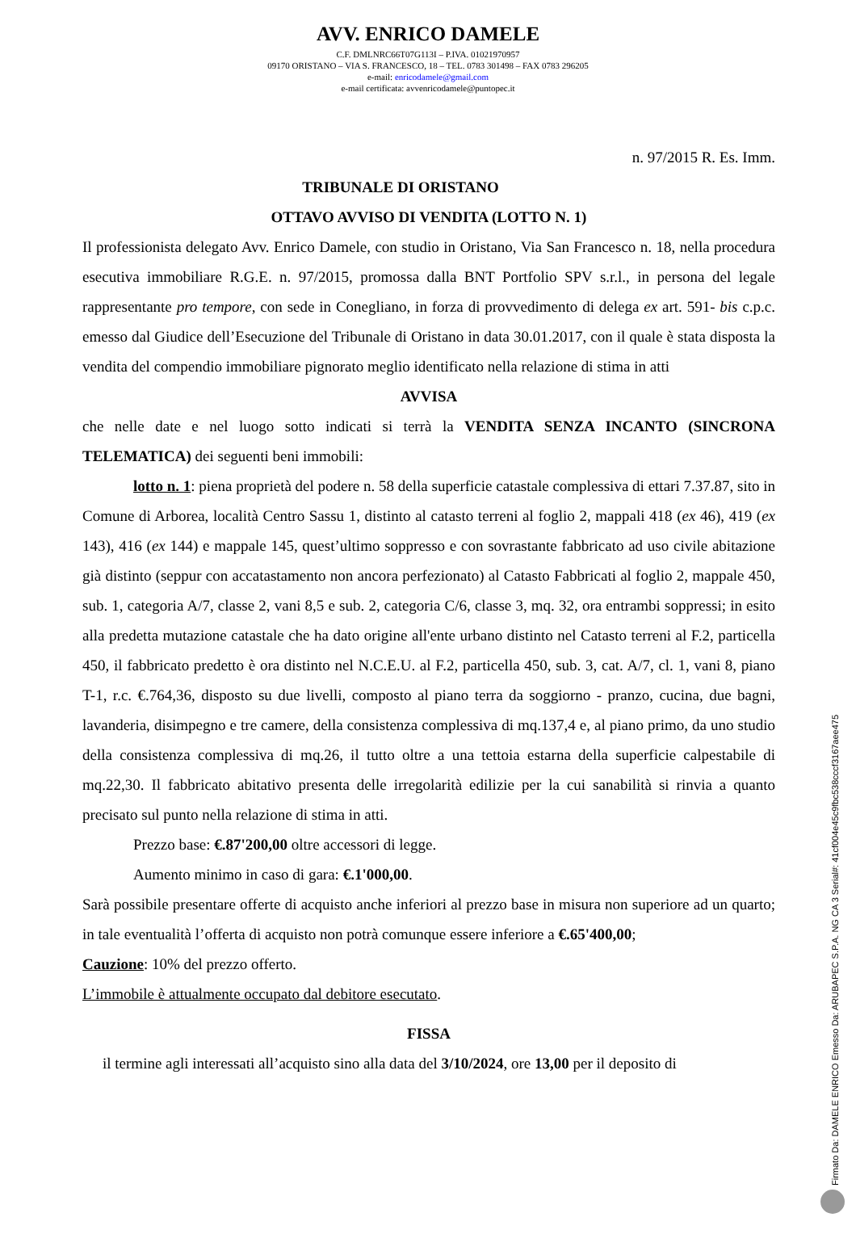AVV. ENRICO DAMELE
C.F. DMLNRC66T07G113I – P.IVA. 01021970957
09170 ORISTANO – VIA S. FRANCESCO, 18 – TEL. 0783 301498 – FAX 0783 296205
e-mail: enricodamele@gmail.com
e-mail certificata: avvenricodamele@puntopec.it
n. 97/2015 R. Es. Imm.
TRIBUNALE DI ORISTANO
OTTAVO AVVISO DI VENDITA (LOTTO N. 1)
Il professionista delegato Avv. Enrico Damele, con studio in Oristano, Via San Francesco n. 18, nella procedura esecutiva immobiliare R.G.E. n. 97/2015, promossa dalla BNT Portfolio SPV s.r.l., in persona del legale rappresentante pro tempore, con sede in Conegliano, in forza di provvedimento di delega ex art. 591- bis c.p.c. emesso dal Giudice dell’Esecuzione del Tribunale di Oristano in data 30.01.2017, con il quale è stata disposta la vendita del compendio immobiliare pignorato meglio identificato nella relazione di stima in atti
AVVISA
che nelle date e nel luogo sotto indicati si terrà la VENDITA SENZA INCANTO (SINCRONA TELEMATICA) dei seguenti beni immobili:
lotto n. 1: piena proprietà del podere n. 58 della superficie catastale complessiva di ettari 7.37.87, sito in Comune di Arborea, località Centro Sassu 1, distinto al catasto terreni al foglio 2, mappali 418 (ex 46), 419 (ex 143), 416 (ex 144) e mappale 145, quest’ultimo soppresso e con sovrastante fabbricato ad uso civile abitazione già distinto (seppur con accatastamento non ancora perfezionato) al Catasto Fabbricati al foglio 2, mappale 450, sub. 1, categoria A/7, classe 2, vani 8,5 e sub. 2, categoria C/6, classe 3, mq. 32, ora entrambi soppressi; in esito alla predetta mutazione catastale che ha dato origine all'ente urbano distinto nel Catasto terreni al F.2, particella 450, il fabbricato predetto è ora distinto nel N.C.E.U. al F.2, particella 450, sub. 3, cat. A/7, cl. 1, vani 8, piano T-1, r.c. €.764,36, disposto su due livelli, composto al piano terra da soggiorno - pranzo, cucina, due bagni, lavanderia, disimpegno e tre camere, della consistenza complessiva di mq.137,4 e, al piano primo, da uno studio della consistenza complessiva di mq.26, il tutto oltre a una tettoia estarna della superficie calpestabile di mq.22,30. Il fabbricato abitativo presenta delle irregolarità edilizie per la cui sanabilità si rinvia a quanto precisato sul punto nella relazione di stima in atti.
Prezzo base: €.87'200,00 oltre accessori di legge.
Aumento minimo in caso di gara: €.1'000,00.
Sarà possibile presentare offerte di acquisto anche inferiori al prezzo base in misura non superiore ad un quarto; in tale eventualità l’offerta di acquisto non potrà comunque essere inferiore a €.65'400,00;
Cauzione: 10% del prezzo offerto.
L’immobile è attualmente occupato dal debitore esecutato.
FISSA
il termine agli interessati all’acquisto sino alla data del 3/10/2024, ore 13,00 per il deposito di
Firmato Da: DAMELE ENRICO Emesso Da: ARUBAPEC S.P.A. NG CA 3 Serial#: 41cf004e45c9fbc538cccf3167aee475